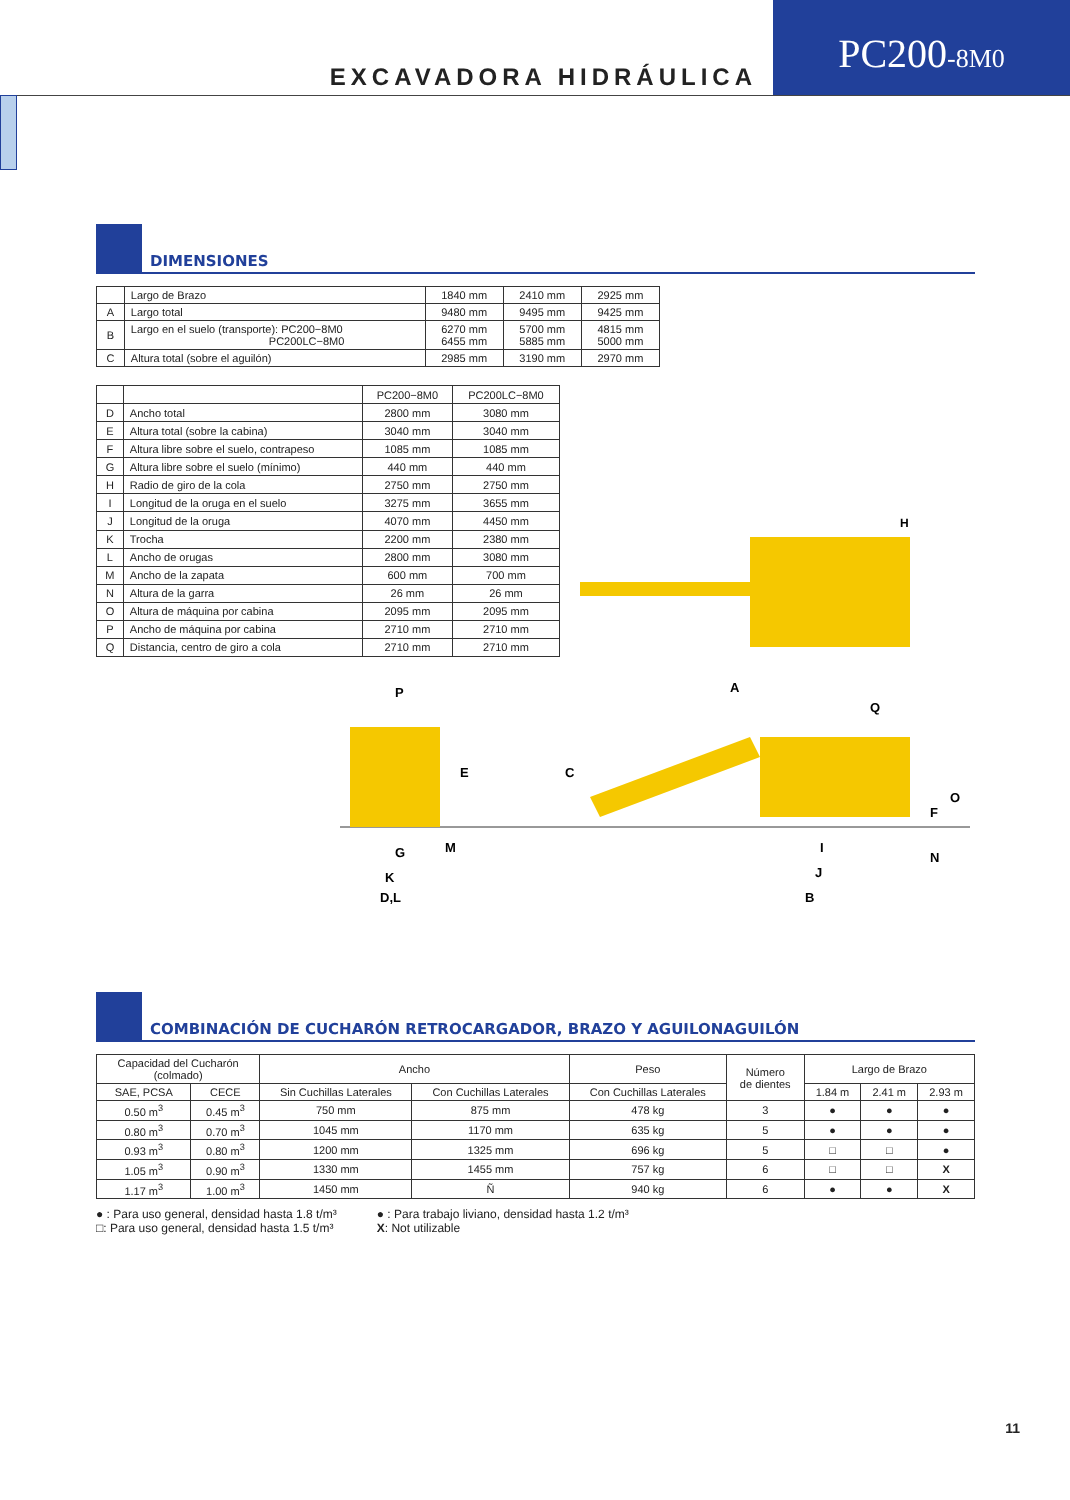EXCAVADORA HIDRÁULICA
PC200-8M0
DIMENSIONES
| | Largo de Brazo | 1840 mm | 2410 mm | 2925 mm |
| A | Largo total | 9480 mm | 9495 mm | 9425 mm |
| B | Largo en el suelo (transporte): PC200−8M0 PC200LC−8M0 | 6270 mm 6455 mm | 5700 mm 5885 mm | 4815 mm 5000 mm |
| C | Altura total (sobre el aguilón) | 2985 mm | 3190 mm | 2970 mm |
| | | PC200−8M0 | PC200LC−8M0 |
| D | Ancho total | 2800 mm | 3080 mm |
| E | Altura total (sobre la cabina) | 3040 mm | 3040 mm |
| F | Altura libre sobre el suelo, contrapeso | 1085 mm | 1085 mm |
| G | Altura libre sobre el suelo (mínimo) | 440 mm | 440 mm |
| H | Radio de giro de la cola | 2750 mm | 2750 mm |
| I | Longitud de la oruga en el suelo | 3275 mm | 3655 mm |
| J | Longitud de la oruga | 4070 mm | 4450 mm |
| K | Trocha | 2200 mm | 2380 mm |
| L | Ancho de orugas | 2800 mm | 3080 mm |
| M | Ancho de la zapata | 600 mm | 700 mm |
| N | Altura de la garra | 26 mm | 26 mm |
| O | Altura de máquina por cabina | 2095 mm | 2095 mm |
| P | Ancho de máquina por cabina | 2710 mm | 2710 mm |
| Q | Distancia, centro de giro a cola | 2710 mm | 2710 mm |
H
P
E
G
M
K
D,L
A
Q
C
O
F
N
I
J
B
COMBINACIÓN DE CUCHARÓN RETROCARGADOR, BRAZO Y AGUILONAGUILÓN
| Capacidad del Cucharón (colmado) | | Ancho | | Peso | Número de dientes | Largo de Brazo | | |
| SAE, PCSA | CECE | Sin Cuchillas Laterales | Con Cuchillas Laterales | Con Cuchillas Laterales | | 1.84 m | 2.41 m | 2.93 m |
| 0.50 m<sup>3</sup> | 0.45 m<sup>3</sup> | 750 mm | 875 mm | 478 kg | 3 | ● | ● | ● |
| 0.80 m<sup>3</sup> | 0.70 m<sup>3</sup> | 1045 mm | 1170 mm | 635 kg | 5 | ● | ● | ● |
| 0.93 m<sup>3</sup> | 0.80 m<sup>3</sup> | 1200 mm | 1325 mm | 696 kg | 5 | □ | □ | ● |
| 1.05 m<sup>3</sup> | 0.90 m<sup>3</sup> | 1330 mm | 1455 mm | 757 kg | 6 | □ | □ | X |
| 1.17 m<sup>3</sup> | 1.00 m<sup>3</sup> | 1450 mm | Ñ | 940 kg | 6 | ● | ● | X |
● : Para uso general, densidad hasta 1.8 t/m³
□: Para uso general, densidad hasta 1.5 t/m³
● : Para trabajo liviano, densidad hasta 1.2 t/m³
X: Not utilizable
11